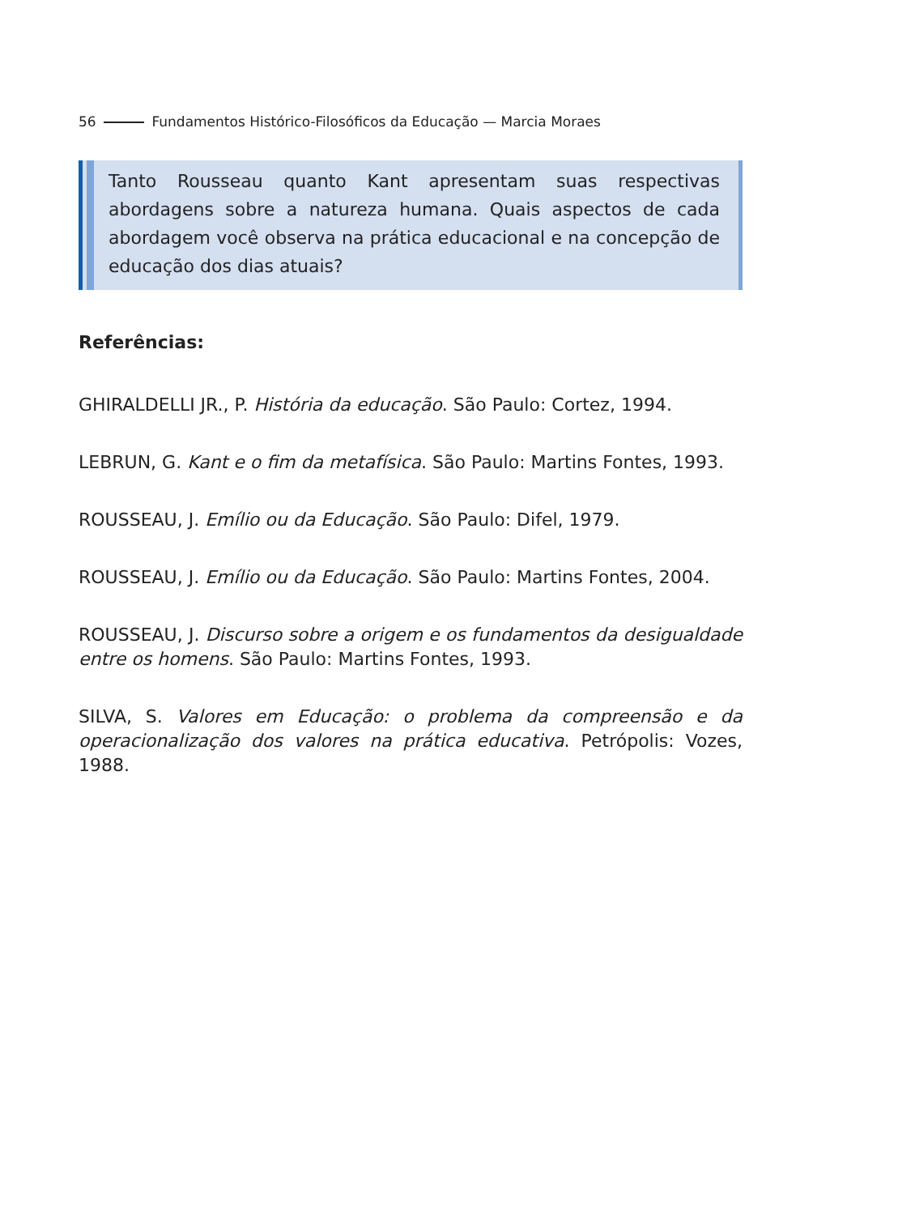56 Fundamentos Histórico-Filosóficos da Educação — Marcia Moraes
Tanto Rousseau quanto Kant apresentam suas respectivas abordagens sobre a natureza humana. Quais aspectos de cada abordagem você observa na prática educacional e na concepção de educação dos dias atuais?
Referências:
GHIRALDELLI JR., P. História da educação. São Paulo: Cortez, 1994.
LEBRUN, G. Kant e o fim da metafísica. São Paulo: Martins Fontes, 1993.
ROUSSEAU, J. Emílio ou da Educação. São Paulo: Difel, 1979.
ROUSSEAU, J. Emílio ou da Educação. São Paulo: Martins Fontes, 2004.
ROUSSEAU, J. Discurso sobre a origem e os fundamentos da desigualdade entre os homens. São Paulo: Martins Fontes, 1993.
SILVA, S. Valores em Educação: o problema da compreensão e da operacionalização dos valores na prática educativa. Petrópolis: Vozes, 1988.